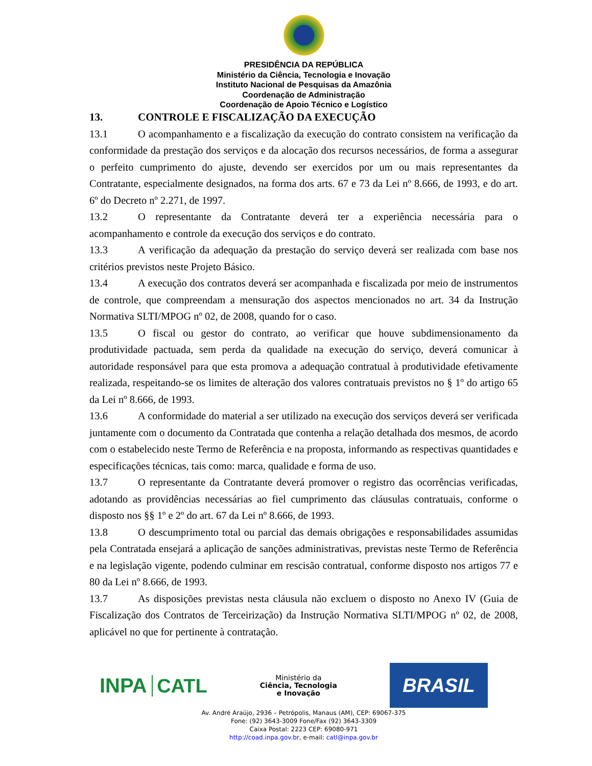PRESIDÊNCIA DA REPÚBLICA
Ministério da Ciência, Tecnologia e Inovação
Instituto Nacional de Pesquisas da Amazônia
Coordenação de Administração
Coordenação de Apoio Técnico e Logístico
13. CONTROLE E FISCALIZAÇÃO DA EXECUÇÃO
13.1 O acompanhamento e a fiscalização da execução do contrato consistem na verificação da conformidade da prestação dos serviços e da alocação dos recursos necessários, de forma a assegurar o perfeito cumprimento do ajuste, devendo ser exercidos por um ou mais representantes da Contratante, especialmente designados, na forma dos arts. 67 e 73 da Lei nº 8.666, de 1993, e do art. 6º do Decreto nº 2.271, de 1997.
13.2 O representante da Contratante deverá ter a experiência necessária para o acompanhamento e controle da execução dos serviços e do contrato.
13.3 A verificação da adequação da prestação do serviço deverá ser realizada com base nos critérios previstos neste Projeto Básico.
13.4 A execução dos contratos deverá ser acompanhada e fiscalizada por meio de instrumentos de controle, que compreendam a mensuração dos aspectos mencionados no art. 34 da Instrução Normativa SLTI/MPOG nº 02, de 2008, quando for o caso.
13.5 O fiscal ou gestor do contrato, ao verificar que houve subdimensionamento da produtividade pactuada, sem perda da qualidade na execução do serviço, deverá comunicar à autoridade responsável para que esta promova a adequação contratual à produtividade efetivamente realizada, respeitando-se os limites de alteração dos valores contratuais previstos no § 1º do artigo 65 da Lei nº 8.666, de 1993.
13.6 A conformidade do material a ser utilizado na execução dos serviços deverá ser verificada juntamente com o documento da Contratada que contenha a relação detalhada dos mesmos, de acordo com o estabelecido neste Termo de Referência e na proposta, informando as respectivas quantidades e especificações técnicas, tais como: marca, qualidade e forma de uso.
13.7 O representante da Contratante deverá promover o registro das ocorrências verificadas, adotando as providências necessárias ao fiel cumprimento das cláusulas contratuais, conforme o disposto nos §§ 1º e 2º do art. 67 da Lei nº 8.666, de 1993.
13.8 O descumprimento total ou parcial das demais obrigações e responsabilidades assumidas pela Contratada ensejará a aplicação de sanções administrativas, previstas neste Termo de Referência e na legislação vigente, podendo culminar em rescisão contratual, conforme disposto nos artigos 77 e 80 da Lei nº 8.666, de 1993.
13.7 As disposições previstas nesta cláusula não excluem o disposto no Anexo IV (Guia de Fiscalização dos Contratos de Terceirização) da Instrução Normativa SLTI/MPOG nº 02, de 2008, aplicável no que for pertinente à contratação.
INPA CATL
Ministério da
Ciência, Tecnologia
e Inovação
BRASIL
Av. André Araújo, 2936 – Petrópolis, Manaus (AM), CEP: 69067-375
Fone: (92) 3643-3009 Fone/Fax (92) 3643-3309
Caixa Postal: 2223 CEP: 69080-971
http://coad.inpa.gov.br, e-mail: catl@inpa.gov.br